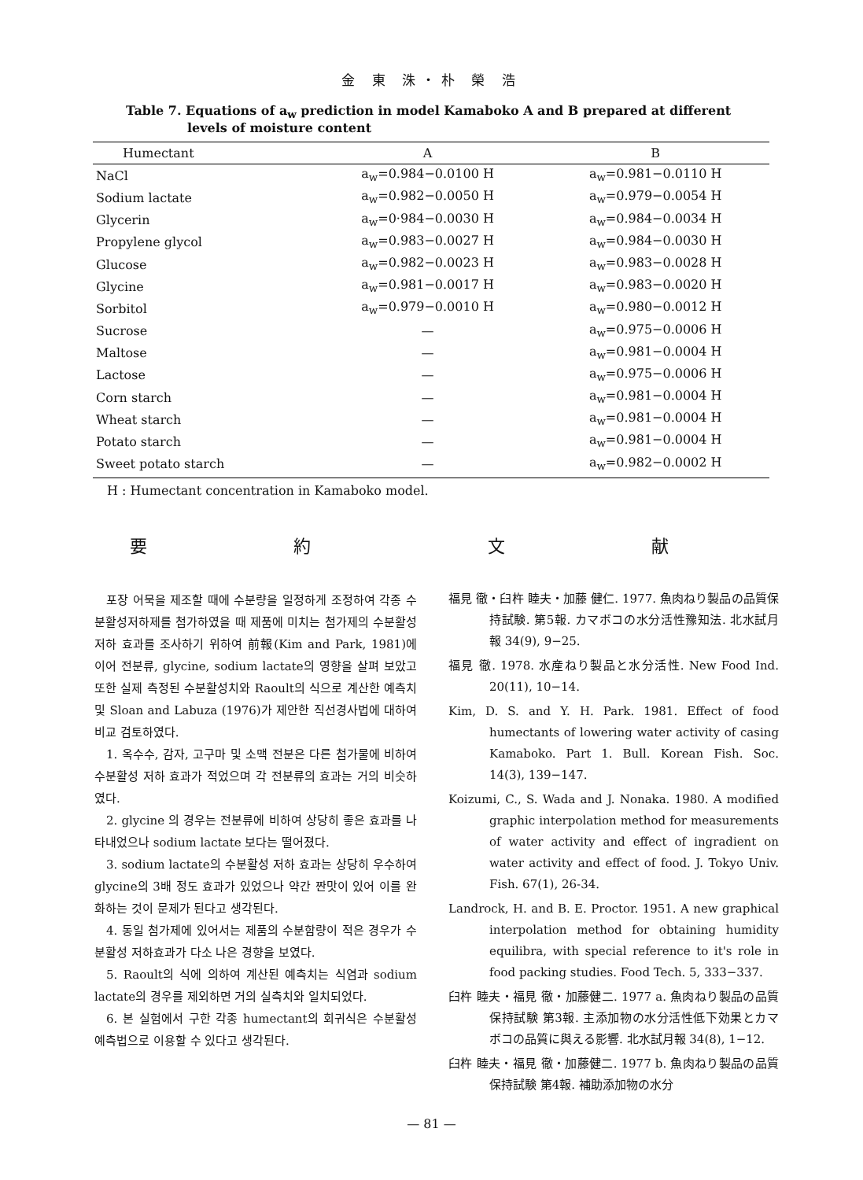金 東 洙・朴 榮 浩
Table 7. Equations of a<sub>w</sub> prediction in model Kamaboko A and B prepared at different
levels of moisture content
| Humectant | A | B |
| --- | --- | --- |
| NaCl | a<sub>w</sub>=0.984−0.0100 H | a<sub>w</sub>=0.981−0.0110 H |
| Sodium lactate | a<sub>w</sub>=0.982−0.0050 H | a<sub>w</sub>=0.979−0.0054 H |
| Glycerin | a<sub>w</sub>=0·984−0.0030 H | a<sub>w</sub>=0.984−0.0034 H |
| Propylene glycol | a<sub>w</sub>=0.983−0.0027 H | a<sub>w</sub>=0.984−0.0030 H |
| Glucose | a<sub>w</sub>=0.982−0.0023 H | a<sub>w</sub>=0.983−0.0028 H |
| Glycine | a<sub>w</sub>=0.981−0.0017 H | a<sub>w</sub>=0.983−0.0020 H |
| Sorbitol | a<sub>w</sub>=0.979−0.0010 H | a<sub>w</sub>=0.980−0.0012 H |
| Sucrose | — | a<sub>w</sub>=0.975−0.0006 H |
| Maltose | — | a<sub>w</sub>=0.981−0.0004 H |
| Lactose | — | a<sub>w</sub>=0.975−0.0006 H |
| Corn starch | — | a<sub>w</sub>=0.981−0.0004 H |
| Wheat starch | — | a<sub>w</sub>=0.981−0.0004 H |
| Potato starch | — | a<sub>w</sub>=0.981−0.0004 H |
| Sweet potato starch | — | a<sub>w</sub>=0.982−0.0002 H |
H : Humectant concentration in Kamaboko model.
要 約
포장 어묵을 제조할 때에 수분량을 일정하게 조정하여 각종 수분활성저하제를 첨가하였을 때 제품에 미치는 첨가제의 수분활성 저하 효과를 조사하기 위하여 前報(Kim and Park, 1981)에 이어 전분류, glycine, sodium lactate의 영향을 살펴 보았고 또한 실제 측정된 수분활성치와 Raoult의 식으로 계산한 예측치 및 Sloan and Labuza (1976)가 제안한 직선경사법에 대하여 비교 검토하였다.
1. 옥수수, 감자, 고구마 및 소맥 전분은 다른 첨가물에 비하여 수분활성 저하 효과가 적었으며 각 전분류의 효과는 거의 비슷하였다.
2. glycine 의 경우는 전분류에 비하여 상당히 좋은 효과를 나타내었으나 sodium lactate 보다는 떨어졌다.
3. sodium lactate의 수분활성 저하 효과는 상당히 우수하여 glycine의 3배 정도 효과가 있었으나 약간 짠맛이 있어 이를 완화하는 것이 문제가 된다고 생각된다.
4. 동일 첨가제에 있어서는 제품의 수분함량이 적은 경우가 수분활성 저하효과가 다소 나은 경향을 보였다.
5. Raoult의 식에 의하여 계산된 예측치는 식염과 sodium lactate의 경우를 제외하면 거의 실측치와 일치되었다.
6. 본 실험에서 구한 각종 humectant의 회귀식은 수분활성 예측법으로 이용할 수 있다고 생각된다.
文 献
福見 徹・臼杵 睦夫・加藤 健仁. 1977. 魚肉ねり製品の品質保持試験. 第5報. カマボコの水分活性豫知法. 北水試月報 34(9), 9−25.
福見 徹. 1978. 水産ねり製品と水分活性. New Food Ind. 20(11), 10−14.
Kim, D. S. and Y. H. Park. 1981. Effect of food humectants of lowering water activity of casing Kamaboko. Part 1. Bull. Korean Fish. Soc. 14(3), 139−147.
Koizumi, C., S. Wada and J. Nonaka. 1980. A modified graphic interpolation method for measurements of water activity and effect of ingradient on water activity and effect of food. J. Tokyo Univ. Fish. 67(1), 26-34.
Landrock, H. and B. E. Proctor. 1951. A new graphical interpolation method for obtaining humidity equilibra, with special reference to it's role in food packing studies. Food Tech. 5, 333−337.
臼杵 睦夫・福見 徹・加藤健二. 1977 a. 魚肉ねり製品の品質保持試験 第3報. 主添加物の水分活性低下効果とカマボコの品質に與える影響. 北水試月報 34(8), 1−12.
臼杵 睦夫・福見 徹・加藤健二. 1977 b. 魚肉ねり製品の品質保持試験 第4報. 補助添加物の水分
— 81 —